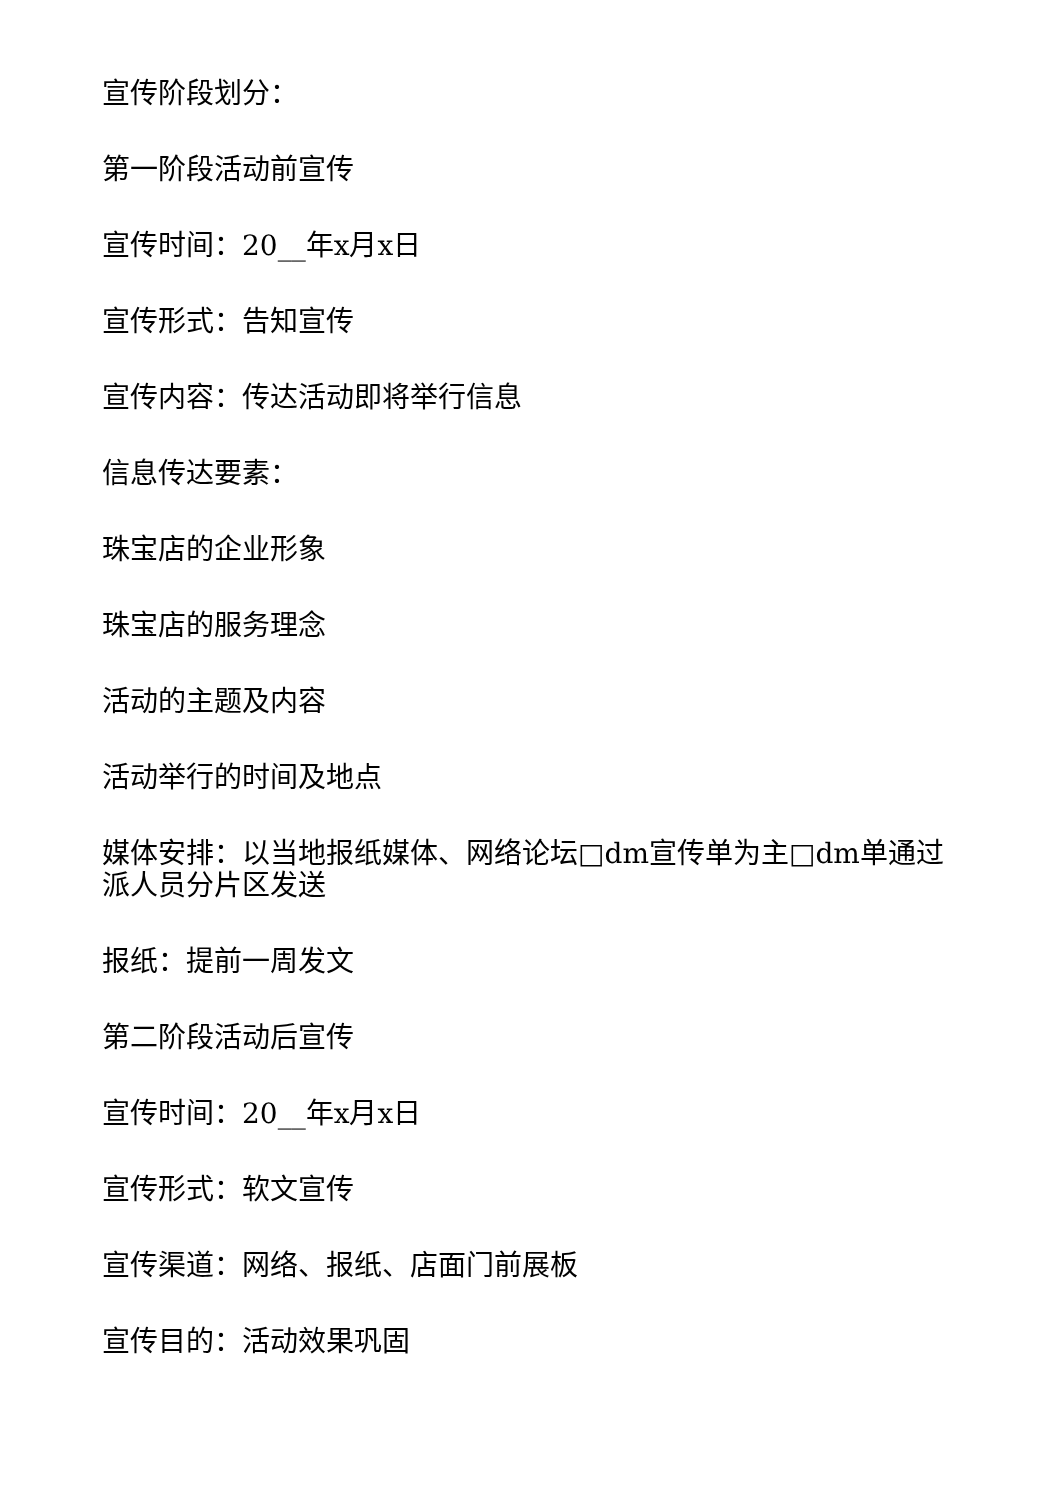宣传阶段划分：
第一阶段活动前宣传
宣传时间：20__年x月x日
宣传形式：告知宣传
宣传内容：传达活动即将举行信息
信息传达要素：
珠宝店的企业形象
珠宝店的服务理念
活动的主题及内容
活动举行的时间及地点
媒体安排：以当地报纸媒体、网络论坛□dm宣传单为主□dm单通过派人员分片区发送
报纸：提前一周发文
第二阶段活动后宣传
宣传时间：20__年x月x日
宣传形式：软文宣传
宣传渠道：网络、报纸、店面门前展板
宣传目的：活动效果巩固